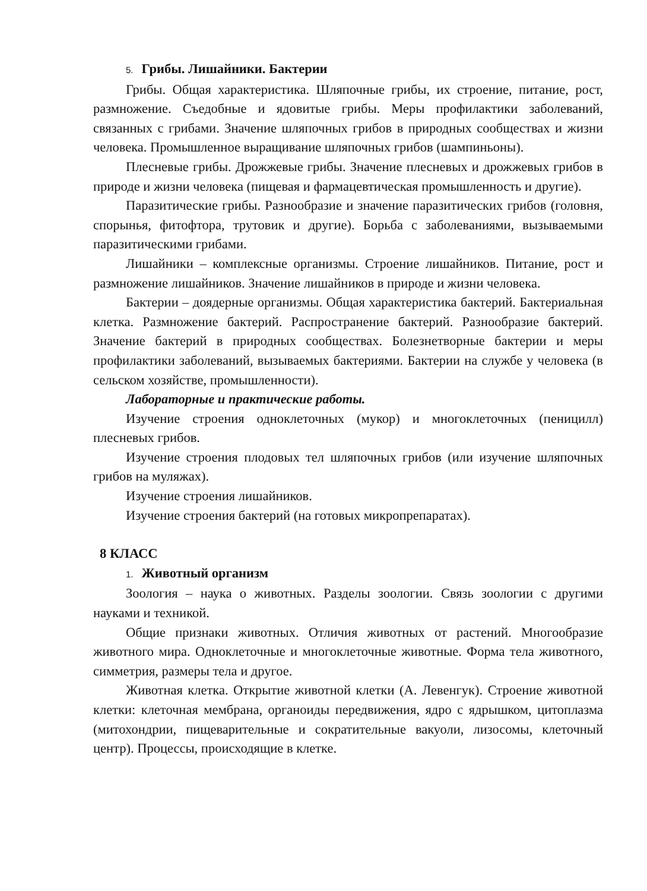5. Грибы. Лишайники. Бактерии
Грибы. Общая характеристика. Шляпочные грибы, их строение, питание, рост, размножение. Съедобные и ядовитые грибы. Меры профилактики заболеваний, связанных с грибами. Значение шляпочных грибов в природных сообществах и жизни человека. Промышленное выращивание шляпочных грибов (шампиньоны).
Плесневые грибы. Дрожжевые грибы. Значение плесневых и дрожжевых грибов в природе и жизни человека (пищевая и фармацевтическая промышленность и другие).
Паразитические грибы. Разнообразие и значение паразитических грибов (головня, спорынья, фитофтора, трутовик и другие). Борьба с заболеваниями, вызываемыми паразитическими грибами.
Лишайники – комплексные организмы. Строение лишайников. Питание, рост и размножение лишайников. Значение лишайников в природе и жизни человека.
Бактерии – доядерные организмы. Общая характеристика бактерий. Бактериальная клетка. Размножение бактерий. Распространение бактерий. Разнообразие бактерий. Значение бактерий в природных сообществах. Болезнетворные бактерии и меры профилактики заболеваний, вызываемых бактериями. Бактерии на службе у человека (в сельском хозяйстве, промышленности).
Лабораторные и практические работы.
Изучение строения одноклеточных (мукор) и многоклеточных (пеницилл) плесневых грибов.
Изучение строения плодовых тел шляпочных грибов (или изучение шляпочных грибов на муляжах).
Изучение строения лишайников.
Изучение строения бактерий (на готовых микропрепаратах).
8 КЛАСС
1. Животный организм
Зоология – наука о животных. Разделы зоологии. Связь зоологии с другими науками и техникой.
Общие признаки животных. Отличия животных от растений. Многообразие животного мира. Одноклеточные и многоклеточные животные. Форма тела животного, симметрия, размеры тела и другое.
Животная клетка. Открытие животной клетки (А. Левенгук). Строение животной клетки: клеточная мембрана, органоиды передвижения, ядро с ядрышком, цитоплазма (митохондрии, пищеварительные и сократительные вакуоли, лизосомы, клеточный центр). Процессы, происходящие в клетке.